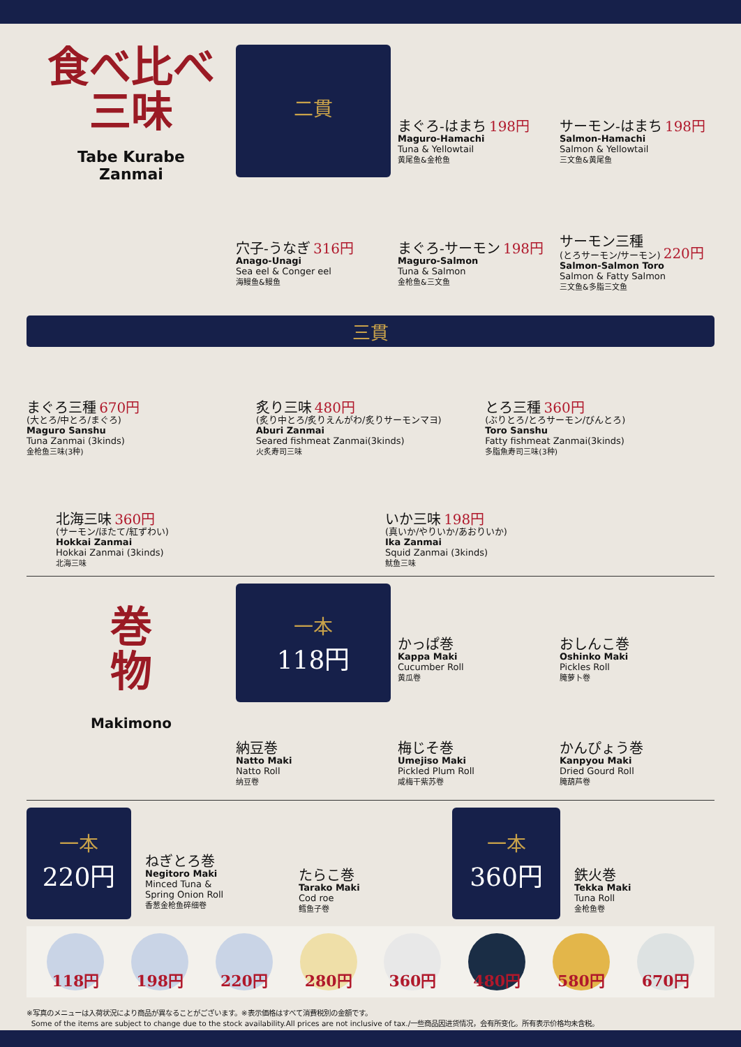食べ比べ
三味
Tabe Kurabe
Zanmai
二貫
まぐろ-はまち 198円
Maguro-Hamachi
Tuna & Yellowtail
黄尾鱼&金枪鱼
サーモン-はまち 198円
Salmon-Hamachi
Salmon & Yellowtail
三文鱼&黄尾鱼
穴子-うなぎ 316円
Anago-Unagi
Sea eel & Conger eel
海鳗鱼&鳗鱼
まぐろ-サーモン 198円
Maguro-Salmon
Tuna & Salmon
金枪鱼&三文鱼
サーモン三種
(とろサーモン/サーモン) 220円
Salmon-Salmon Toro
Salmon & Fatty Salmon
三文鱼&多脂三文鱼
三貫
まぐろ三種 670円
(大とろ/中とろ/まぐろ)
Maguro Sanshu
Tuna Zanmai (3kinds)
金枪鱼三味(3种)
炙り三味 480円
(炙り中とろ/炙りえんがわ/炙りサーモンマヨ)
Aburi Zanmai
Seared fishmeat Zanmai(3kinds)
火炙寿司三味
とろ三種 360円
(ぶりとろ/とろサーモン/びんとろ)
Toro Sanshu
Fatty fishmeat Zanmai(3kinds)
多脂魚寿司三味(3种)
北海三味 360円
(サーモン/ほたて/紅ずわい)
Hokkai Zanmai
Hokkai Zanmai (3kinds)
北海三味
いか三味 198円
(真いか/やりいか/あおりいか)
Ika Zanmai
Squid Zanmai (3kinds)
鱿鱼三味
巻
物
Makimono
一本
118円
かっぱ巻
Kappa Maki
Cucumber Roll
黄瓜卷
おしんこ巻
Oshinko Maki
Pickles Roll
腌萝卜卷
納豆巻
Natto Maki
Natto Roll
纳豆卷
梅じそ巻
Umejiso Maki
Pickled Plum Roll
咸梅干紫苏卷
かんぴょう巻
Kanpyou Maki
Dried Gourd Roll
腌葫芦卷
一本
220円
ねぎとろ巻
Negitoro Maki
Minced Tuna &
Spring Onion Roll
香葱金枪鱼碎细卷
たらこ巻
Tarako Maki
Cod roe
鳕鱼子卷
一本
360円
鉄火巻
Tekka Maki
Tuna Roll
金枪鱼卷
118円 198円 220円 280円 360円 480円 580円 670円
※写真のメニューは入荷状況により商品が異なることがございます。※表示価格はすべて消費税別の金額です。
Some of the items are subject to change due to the stock availability.All prices are not inclusive of tax./一些商品因进货情况，会有所变化。所有表示价格均未含税。